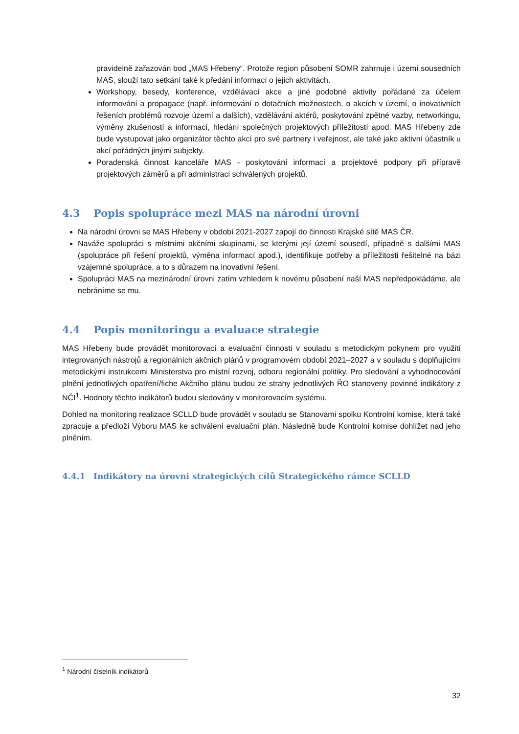pravidelně zařazován bod „MAS Hřebeny“. Protože region působení SOMR zahrnuje i území sousedních MAS, slouží tato setkání také k předání informací o jejich aktivitách.
Workshopy, besedy, konference, vzdělávací akce a jiné podobné aktivity pořádané za účelem informování a propagace (např. informování o dotačních možnostech, o akcích v území, o inovativních řešeních problémů rozvoje území a dalších), vzdělávání aktérů, poskytování zpětné vazby, networkingu, výměny zkušeností a informací, hledání společných projektových příležitostí apod. MAS Hřebeny zde bude vystupovat jako organizátor těchto akcí pro své partnery i veřejnost, ale také jako aktivní účastník u akcí pořádných jinými subjekty.
Poradenská činnost kanceláře MAS - poskytování informací a projektové podpory při přípravě projektových záměrů a při administraci schválených projektů.
4.3 Popis spolupráce mezi MAS na národní úrovni
Na národní úrovni se MAS Hřebeny v období 2021-2027 zapojí do činnosti Krajské sítě MAS ČR.
Naváže spolupráci s místními akčními skupinami, se kterými její území sousedí, případně s dalšími MAS (spolupráce při řešení projektů, výměna informací apod.), identifikuje potřeby a příležitosti řešitelné na bázi vzájemné spolupráce, a to s důrazem na inovativní řešení.
Spolupráci MAS na mezinárodní úrovni zatím vzhledem k novému působení naší MAS nepředpokládáme, ale nebráníme se mu.
4.4 Popis monitoringu a evaluace strategie
MAS Hřebeny bude provádět monitorovací a evaluační činnosti v souladu s metodickým pokynem pro využití integrovaných nástrojů a regionálních akčních plánů v programovém období 2021–2027 a v souladu s doplňujícími metodickými instrukcemi Ministerstva pro místní rozvoj, odboru regionální politiky. Pro sledování a vyhodnocování plnění jednotlivých opatření/fiche Akčního plánu budou ze strany jednotlivých ŘO stanoveny povinné indikátory z NČI<sup>1</sup>. Hodnoty těchto indikátorů budou sledovány v monitorovacím systému.
Dohled na monitoring realizace SCLLD bude provádět v souladu se Stanovami spolku Kontrolní komise, která také zpracuje a předloží Výboru MAS ke schválení evaluační plán. Následně bude Kontrolní komise dohlížet nad jeho plněním.
4.4.1 Indikátory na úrovni strategických cílů Strategického rámce SCLLD
<sup>1</sup> Národní číselník indikátorů
32